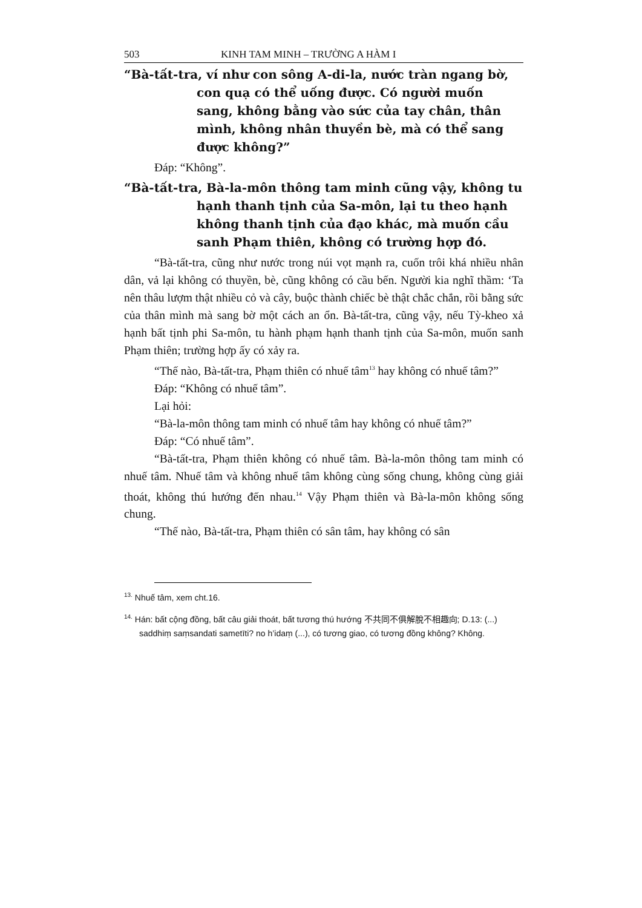503 KINH TAM MINH – TRƯỜNG A HÀM I
“Bà-tất-tra, ví như con sông A-di-la, nước tràn ngang bờ, con quạ có thể uống được. Có người muốn sang, không bằng vào sức của tay chân, thân mình, không nhân thuyền bè, mà có thể sang được không?”
Đáp: “Không”.
“Bà-tất-tra, Bà-la-môn thông tam minh cũng vậy, không tu hạnh thanh tịnh của Sa-môn, lại tu theo hạnh không thanh tịnh của đạo khác, mà muốn cầu sanh Phạm thiên, không có trường hợp đó.
“Bà-tất-tra, cũng như nước trong núi vọt mạnh ra, cuốn trôi khá nhiều nhân dân, vả lại không có thuyền, bè, cũng không có cầu bến. Người kia nghĩ thầm: ‘Ta nên thâu lượm thật nhiều cỏ và cây, buộc thành chiếc bè thật chắc chắn, rồi bằng sức của thân mình mà sang bờ một cách an ổn. Bà-tất-tra, cũng vậy, nếu Tỳ-kheo xả hạnh bất tịnh phi Sa-môn, tu hành phạm hạnh thanh tịnh của Sa-môn, muốn sanh Phạm thiên; trường hợp ấy có xảy ra.
“Thế nào, Bà-tất-tra, Phạm thiên có nhuế tâm<sup>13</sup> hay không có nhuế tâm?”
Đáp: “Không có nhuế tâm”.
Lại hỏi:
“Bà-la-môn thông tam minh có nhuế tâm hay không có nhuế tâm?”
Đáp: “Có nhuế tâm”.
“Bà-tất-tra, Phạm thiên không có nhuế tâm. Bà-la-môn thông tam minh có nhuế tâm. Nhuế tâm và không nhuế tâm không cùng sống chung, không cùng giải thoát, không thú hướng đến nhau.<sup>14</sup> Vậy Phạm thiên và Bà-la-môn không sống chung.
“Thế nào, Bà-tất-tra, Phạm thiên có sân tâm, hay không có sân
<sup>13.</sup> Nhuế tâm, xem cht.16.
<sup>14.</sup> Hán: bất cộng đồng, bất câu giải thoát, bất tương thú hướng 不共同不俱解脫不相趣向; D.13: (...) saddhiṃ saṃsandati sametīti? no h’idaṃ (...), có tương giao, có tương đồng không? Không.